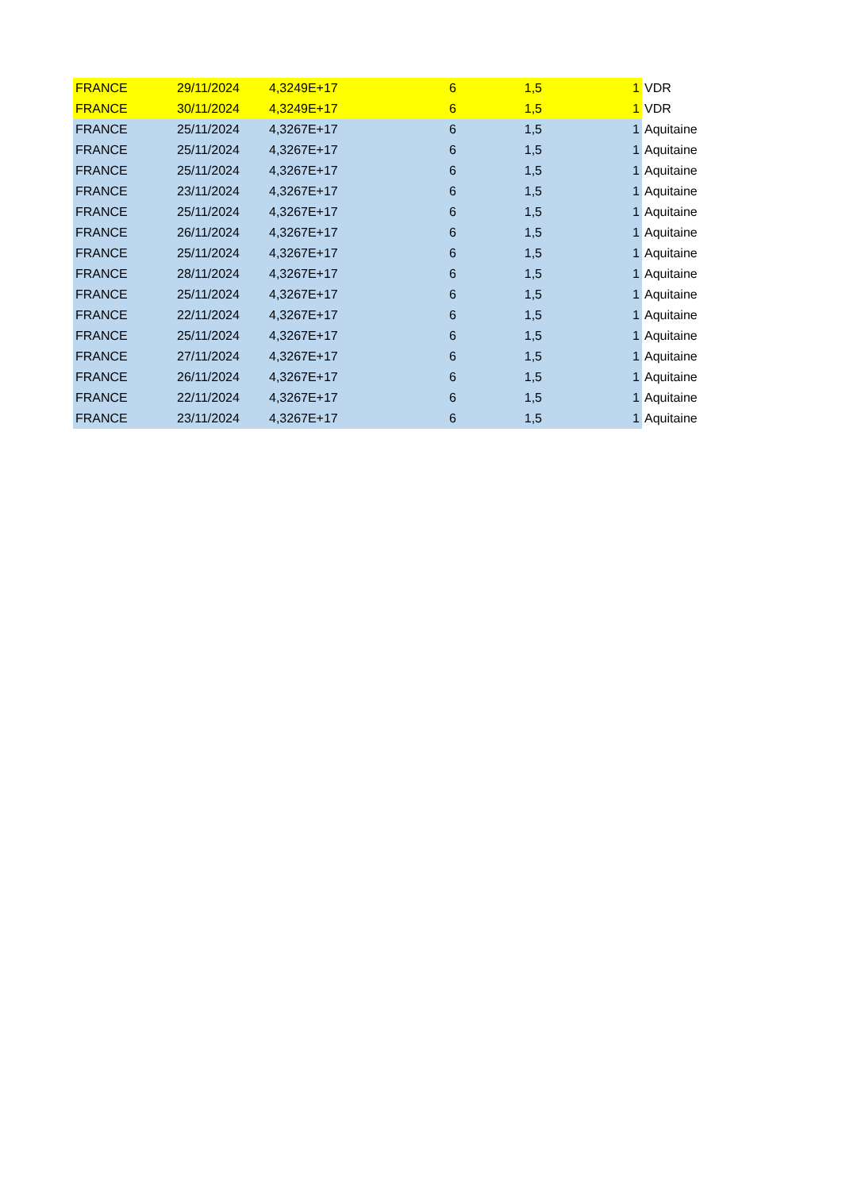| FRANCE | 29/11/2024 | 4,3249E+17 | 6 | 1,5 | 1 | VDR |
| FRANCE | 30/11/2024 | 4,3249E+17 | 6 | 1,5 | 1 | VDR |
| FRANCE | 25/11/2024 | 4,3267E+17 | 6 | 1,5 | 1 | Aquitaine |
| FRANCE | 25/11/2024 | 4,3267E+17 | 6 | 1,5 | 1 | Aquitaine |
| FRANCE | 25/11/2024 | 4,3267E+17 | 6 | 1,5 | 1 | Aquitaine |
| FRANCE | 23/11/2024 | 4,3267E+17 | 6 | 1,5 | 1 | Aquitaine |
| FRANCE | 25/11/2024 | 4,3267E+17 | 6 | 1,5 | 1 | Aquitaine |
| FRANCE | 26/11/2024 | 4,3267E+17 | 6 | 1,5 | 1 | Aquitaine |
| FRANCE | 25/11/2024 | 4,3267E+17 | 6 | 1,5 | 1 | Aquitaine |
| FRANCE | 28/11/2024 | 4,3267E+17 | 6 | 1,5 | 1 | Aquitaine |
| FRANCE | 25/11/2024 | 4,3267E+17 | 6 | 1,5 | 1 | Aquitaine |
| FRANCE | 22/11/2024 | 4,3267E+17 | 6 | 1,5 | 1 | Aquitaine |
| FRANCE | 25/11/2024 | 4,3267E+17 | 6 | 1,5 | 1 | Aquitaine |
| FRANCE | 27/11/2024 | 4,3267E+17 | 6 | 1,5 | 1 | Aquitaine |
| FRANCE | 26/11/2024 | 4,3267E+17 | 6 | 1,5 | 1 | Aquitaine |
| FRANCE | 22/11/2024 | 4,3267E+17 | 6 | 1,5 | 1 | Aquitaine |
| FRANCE | 23/11/2024 | 4,3267E+17 | 6 | 1,5 | 1 | Aquitaine |